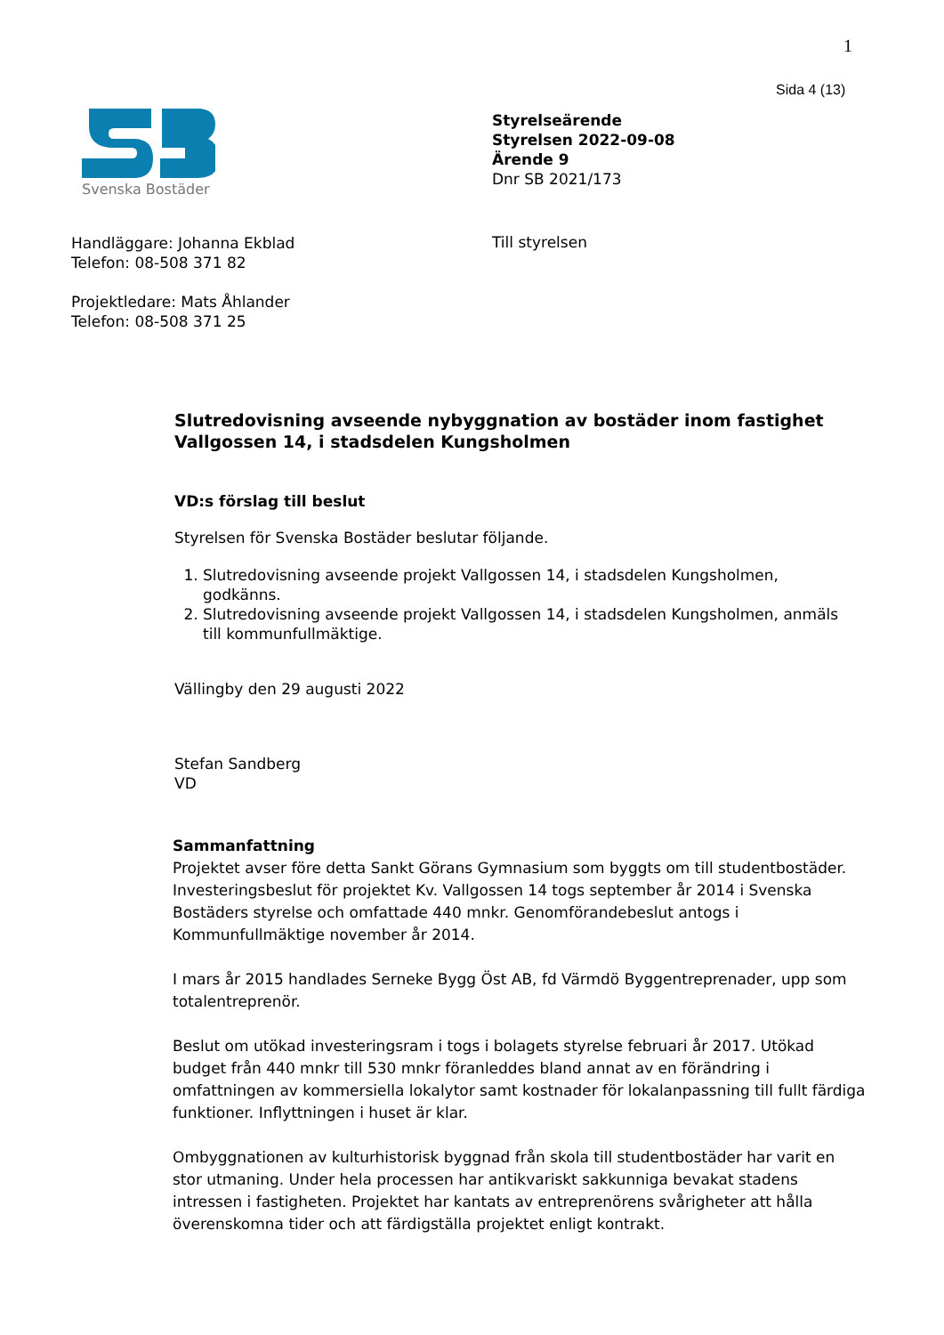1
Sida 4 (13)
Svenska Bostäder
Styrelseärende
Styrelsen 2022-09-08
Ärende 9
Dnr SB 2021/173
Handläggare: Johanna Ekblad
Telefon: 08-508 371 82
Projektledare: Mats Åhlander
Telefon: 08-508 371 25
Till styrelsen
Slutredovisning avseende nybyggnation av bostäder inom fastighet Vallgossen 14, i stadsdelen Kungsholmen
VD:s förslag till beslut
Styrelsen för Svenska Bostäder beslutar följande.
1. Slutredovisning avseende projekt Vallgossen 14, i stadsdelen Kungsholmen, godkänns.
2. Slutredovisning avseende projekt Vallgossen 14, i stadsdelen Kungsholmen, anmäls till kommunfullmäktige.
Vällingby den 29 augusti 2022
Stefan Sandberg
VD
Sammanfattning
Projektet avser före detta Sankt Görans Gymnasium som byggts om till studentbostäder. Investeringsbeslut för projektet Kv. Vallgossen 14 togs september år 2014 i Svenska Bostäders styrelse och omfattade 440 mnkr. Genomförandebeslut antogs i Kommunfullmäktige november år 2014.
I mars år 2015 handlades Serneke Bygg Öst AB, fd Värmdö Byggentreprenader, upp som totalentreprenör.
Beslut om utökad investeringsram i togs i bolagets styrelse februari år 2017. Utökad budget från 440 mnkr till 530 mnkr föranleddes bland annat av en förändring i omfattningen av kommersiella lokalytor samt kostnader för lokalanpassning till fullt färdiga funktioner. Inflyttningen i huset är klar.
Ombyggnationen av kulturhistorisk byggnad från skola till studentbostäder har varit en stor utmaning. Under hela processen har antikvariskt sakkunniga bevakat stadens intressen i fastigheten. Projektet har kantats av entreprenörens svårigheter att hålla överenskomna tider och att färdigställa projektet enligt kontrakt.